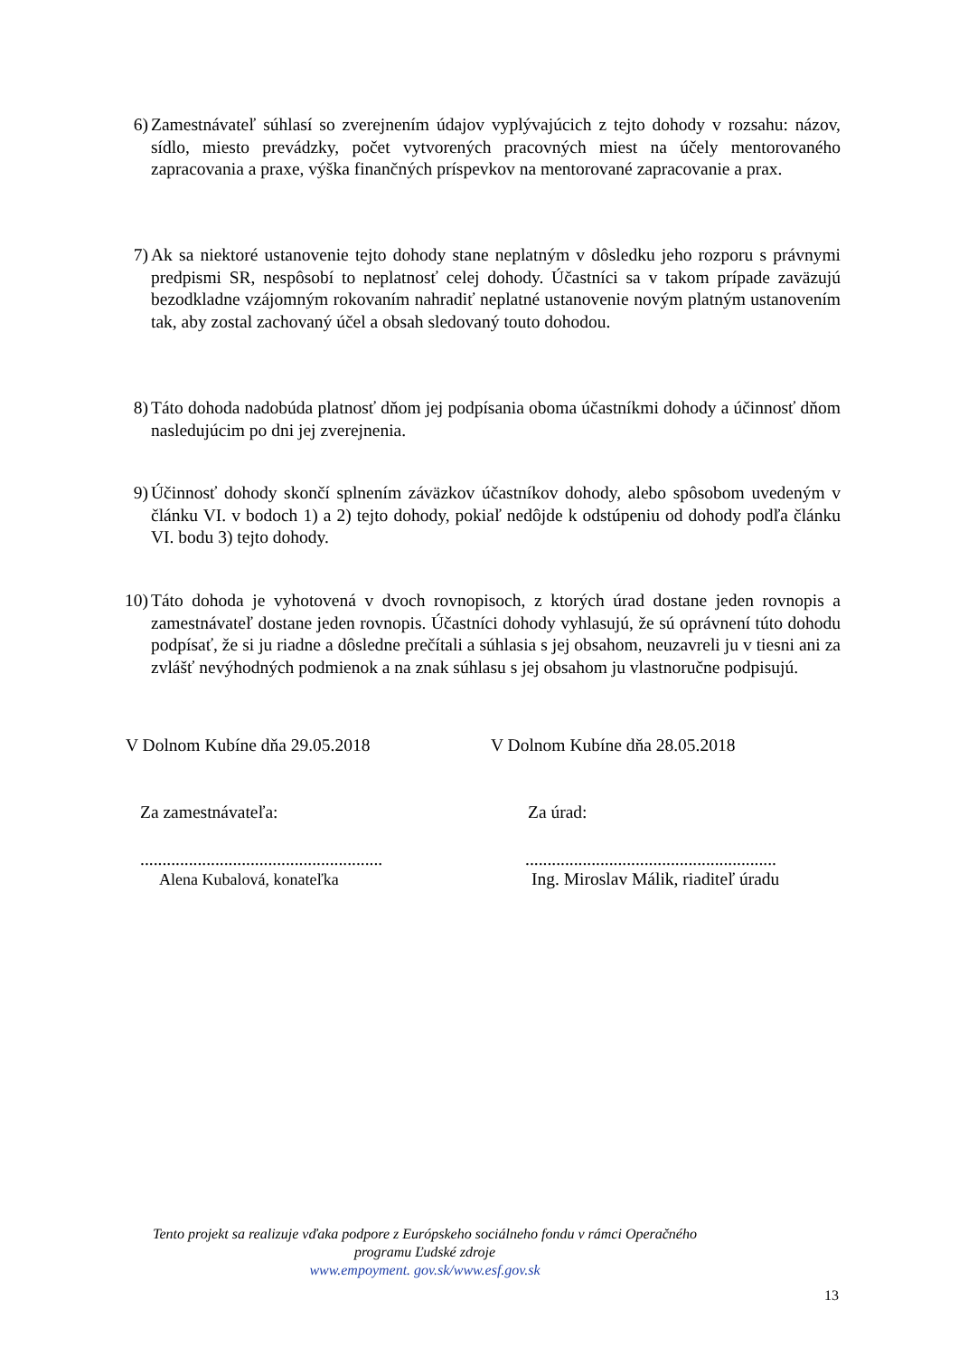6) Zamestnávateľ súhlasí so zverejnením údajov vyplývajúcich z tejto dohody v rozsahu: názov, sídlo, miesto prevádzky, počet vytvorených pracovných miest na účely mentorovaného zapracovania a praxe, výška finančných príspevkov na mentorované zapracovanie a prax.
7) Ak sa niektoré ustanovenie tejto dohody stane neplatným v dôsledku jeho rozporu s právnymi predpismi SR, nespôsobí to neplatnosť celej dohody. Účastníci sa v takom prípade zaväzujú bezodkladne vzájomným rokovaním nahradiť neplatné ustanovenie novým platným ustanovením tak, aby zostal zachovaný účel a obsah sledovaný touto dohodou.
8) Táto dohoda nadobúda platnosť dňom jej podpísania oboma účastníkmi dohody a účinnosť dňom nasledujúcim po dni jej zverejnenia.
9) Účinnosť dohody skončí splnením záväzkov účastníkov dohody, alebo spôsobom uvedeným v článku VI. v bodoch 1) a 2) tejto dohody, pokiaľ nedôjde k odstúpeniu od dohody podľa článku VI. bodu 3) tejto dohody.
10)
Táto dohoda je vyhotovená v dvoch rovnopisoch, z ktorých úrad dostane jeden rovnopis a zamestnávateľ dostane jeden rovnopis. Účastníci dohody vyhlasujú, že sú oprávnení túto dohodu podpísať, že si ju riadne a dôsledne prečítali a súhlasia s jej obsahom, neuzavreli ju v tiesni ani za zvlášť nevýhodných podmienok a na znak súhlasu s jej obsahom ju vlastnoručne podpisujú.
V Dolnom Kubíne dňa 29.05.2018 V Dolnom Kubíne dňa 28.05.2018
Za zamestnávateľa: Za úrad:
.......................................................
.........................................................
Alena Kubalová, konateľka
Ing. Miroslav Málik, riaditeľ úradu
Tento projekt sa realizuje vďaka podpore z Európskeho sociálneho fondu v rámci Operačného programu Ľudské zdroje
www.empoyment. gov.sk/www.esf.gov.sk
13